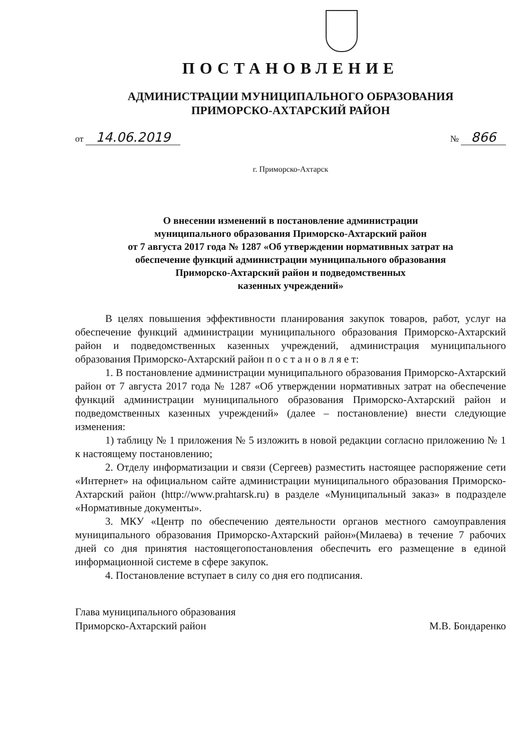ПОСТАНОВЛЕНИЕ
АДМИНИСТРАЦИИ МУНИЦИПАЛЬНОГО ОБРАЗОВАНИЯ
ПРИМОРСКО-АХТАРСКИЙ РАЙОН
от 14.06.2019
№ 866
г. Приморско-Ахтарск
О внесении изменений в постановление администрации
муниципального образования Приморско-Ахтарский район
от 7 августа 2017 года № 1287 «Об утверждении нормативных затрат на
обеспечение функций администрации муниципального образования
Приморско-Ахтарский район и подведомственных
казенных учреждений»
В целях повышения эффективности планирования закупок товаров, работ, услуг на обеспечение функций администрации муниципального образования Приморско-Ахтарский район и подведомственных казенных учреждений, администрация муниципального образования Приморско-Ахтарский район п о с т а н о в л я е т:
1. В постановление администрации муниципального образования Приморско-Ахтарский район от 7 августа 2017 года № 1287 «Об утверждении нормативных затрат на обеспечение функций администрации муниципального образования Приморско-Ахтарский район и подведомственных казенных учреждений» (далее – постановление) внести следующие изменения:
1) таблицу № 1 приложения № 5 изложить в новой редакции согласно приложению № 1 к настоящему постановлению;
2. Отделу информатизации и связи (Сергеев) разместить настоящее распоряжение сети «Интернет» на официальном сайте администрации муниципального образования Приморско-Ахтарский район (http://www.prahtarsk.ru) в разделе «Муниципальный заказ» в подразделе «Нормативные документы».
3. МКУ «Центр по обеспечению деятельности органов местного самоуправления муниципального образования Приморско-Ахтарский район»(Милаева) в течение 7 рабочих дней со дня принятия настоящегопостановления обеспечить его размещение в единой информационной системе в сфере закупок.
4. Постановление вступает в силу со дня его подписания.
Глава муниципального образования
Приморско-Ахтарский район
М.В. Бондаренко